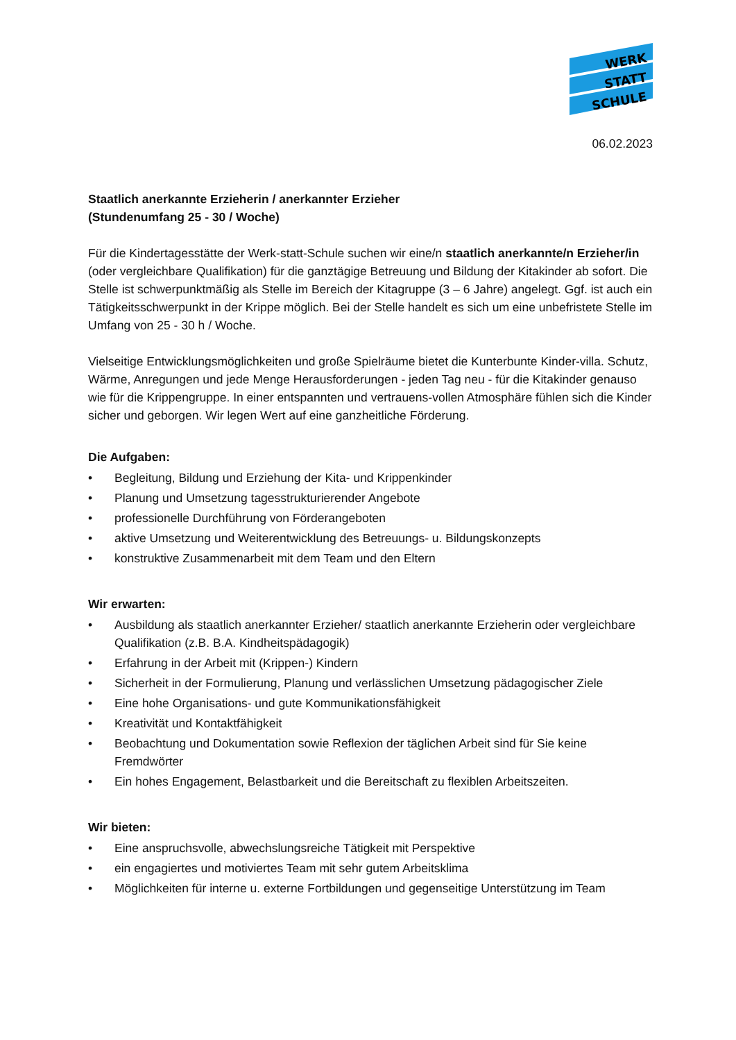WERK
STATT
SCHULE
06.02.2023
Staatlich anerkannte Erzieherin / anerkannter Erzieher
(Stundenumfang 25 - 30 / Woche)
Für die Kindertagesstätte der Werk-statt-Schule suchen wir eine/n staatlich anerkannte/n Erzieher/in (oder vergleichbare Qualifikation) für die ganztägige Betreuung und Bildung der Kitakinder ab sofort. Die Stelle ist schwerpunktmäßig als Stelle im Bereich der Kitagruppe (3 – 6 Jahre) angelegt. Ggf. ist auch ein Tätigkeitsschwerpunkt in der Krippe möglich. Bei der Stelle handelt es sich um eine unbefristete Stelle im Umfang von 25 - 30 h / Woche.
Vielseitige Entwicklungsmöglichkeiten und große Spielräume bietet die Kunterbunte Kinder-villa. Schutz, Wärme, Anregungen und jede Menge Herausforderungen - jeden Tag neu - für die Kitakinder genauso wie für die Krippengruppe. In einer entspannten und vertrauens-vollen Atmosphäre fühlen sich die Kinder sicher und geborgen. Wir legen Wert auf eine ganzheitliche Förderung.
Die Aufgaben:
• Begleitung, Bildung und Erziehung der Kita- und Krippenkinder
• Planung und Umsetzung tagesstrukturierender Angebote
• professionelle Durchführung von Förderangeboten
• aktive Umsetzung und Weiterentwicklung des Betreuungs- u. Bildungskonzepts
• konstruktive Zusammenarbeit mit dem Team und den Eltern
Wir erwarten:
• Ausbildung als staatlich anerkannter Erzieher/ staatlich anerkannte Erzieherin oder vergleichbare Qualifikation (z.B. B.A. Kindheitspädagogik)
• Erfahrung in der Arbeit mit (Krippen-) Kindern
• Sicherheit in der Formulierung, Planung und verlässlichen Umsetzung pädagogischer Ziele
• Eine hohe Organisations- und gute Kommunikationsfähigkeit
• Kreativität und Kontaktfähigkeit
• Beobachtung und Dokumentation sowie Reflexion der täglichen Arbeit sind für Sie keine Fremdwörter
• Ein hohes Engagement, Belastbarkeit und die Bereitschaft zu flexiblen Arbeitszeiten.
Wir bieten:
• Eine anspruchsvolle, abwechslungsreiche Tätigkeit mit Perspektive
• ein engagiertes und motiviertes Team mit sehr gutem Arbeitsklima
• Möglichkeiten für interne u. externe Fortbildungen und gegenseitige Unterstützung im Team